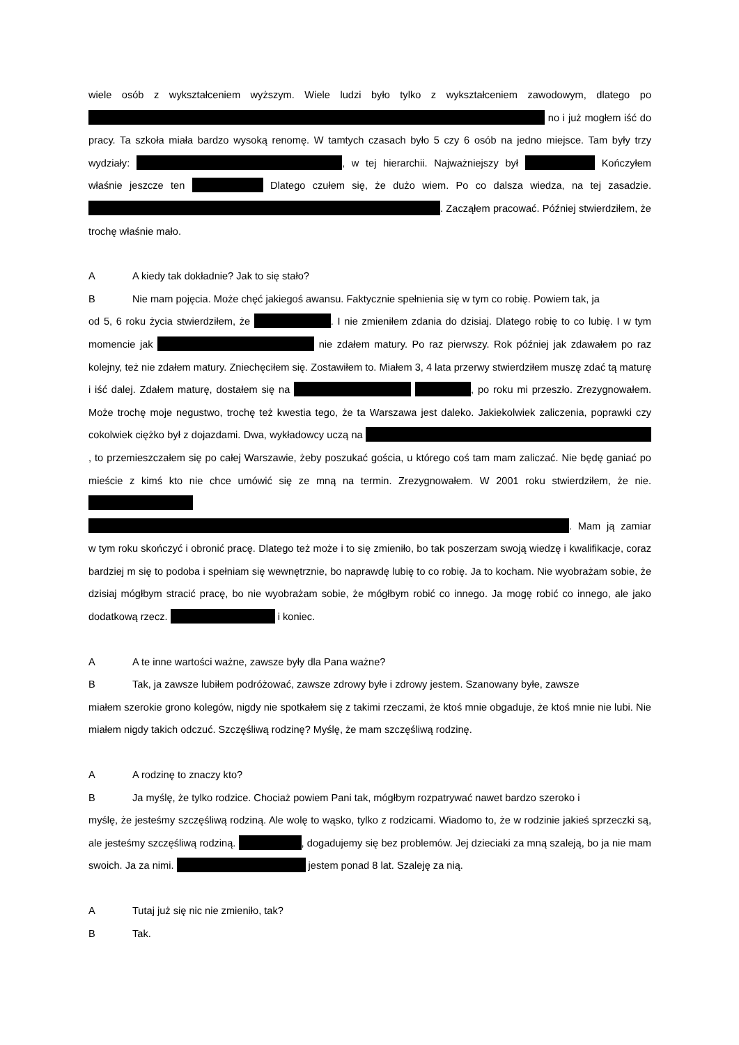wiele osób z wykształceniem wyższym. Wiele ludzi było tylko z wykształceniem zawodowym, dlatego po no i już mogłem iść do pracy. Ta szkoła miała bardzo wysoką renomę. W tamtych czasach było 5 czy 6 osób na jedno miejsce. Tam były trzy wydziały: , w tej hierarchii. Najważniejszy był Kończyłem właśnie jeszcze ten Dlatego czułem się, że dużo wiem. Po co dalsza wiedza, na tej zasadzie. . Zacząłem pracować. Później stwierdziłem, że trochę właśnie mało.
A A kiedy tak dokładnie? Jak to się stało?
B Nie mam pojęcia. Może chęć jakiegoś awansu. Faktycznie spełnienia się w tym co robię. Powiem tak, ja
od 5, 6 roku życia stwierdziłem, że . I nie zmieniłem zdania do dzisiaj. Dlatego robię to co lubię. I w tym momencie jak nie zdałem matury. Po raz pierwszy. Rok później jak zdawałem po raz kolejny, też nie zdałem matury. Zniechęciłem się. Zostawiłem to. Miałem 3, 4 lata przerwy stwierdziłem muszę zdać tą maturę i iść dalej. Zdałem maturę, dostałem się na , po roku mi przeszło. Zrezygnowałem. Może trochę moje negustwo, trochę też kwestia tego, że ta Warszawa jest daleko. Jakiekolwiek zaliczenia, poprawki czy cokolwiek ciężko był z dojazdami. Dwa, wykładowcy uczą na , to przemieszczałem się po całej Warszawie, żeby poszukać gościa, u którego coś tam mam zaliczać. Nie będę ganiać po mieście z kimś kto nie chce umówić się ze mną na termin. Zrezygnowałem. W 2001 roku stwierdziłem, że nie. . Mam ją zamiar w tym roku skończyć i obronić pracę. Dlatego też może i to się zmieniło, bo tak poszerzam swoją wiedzę i kwalifikacje, coraz bardziej m się to podoba i spełniam się wewnętrznie, bo naprawdę lubię to co robię. Ja to kocham. Nie wyobrażam sobie, że dzisiaj mógłbym stracić pracę, bo nie wyobrażam sobie, że mógłbym robić co innego. Ja mogę robić co innego, ale jako dodatkową rzecz. i koniec.
A A te inne wartości ważne, zawsze były dla Pana ważne?
B Tak, ja zawsze lubiłem podróżować, zawsze zdrowy byłe i zdrowy jestem. Szanowany byłe, zawsze
miałem szerokie grono kolegów, nigdy nie spotkałem się z takimi rzeczami, że ktoś mnie obgaduje, że ktoś mnie nie lubi. Nie miałem nigdy takich odczuć. Szczęśliwą rodzinę? Myślę, że mam szczęśliwą rodzinę.
A A rodzinę to znaczy kto?
B Ja myślę, że tylko rodzice. Chociaż powiem Pani tak, mógłbym rozpatrywać nawet bardzo szeroko i
myślę, że jesteśmy szczęśliwą rodziną. Ale wolę to wąsko, tylko z rodzicami. Wiadomo to, że w rodzinie jakieś sprzeczki są, ale jesteśmy szczęśliwą rodziną. , dogadujemy się bez problemów. Jej dzieciaki za mną szaleją, bo ja nie mam swoich. Ja za nimi. jestem ponad 8 lat. Szaleję za nią.
A Tutaj już się nic nie zmieniło, tak?
B Tak.